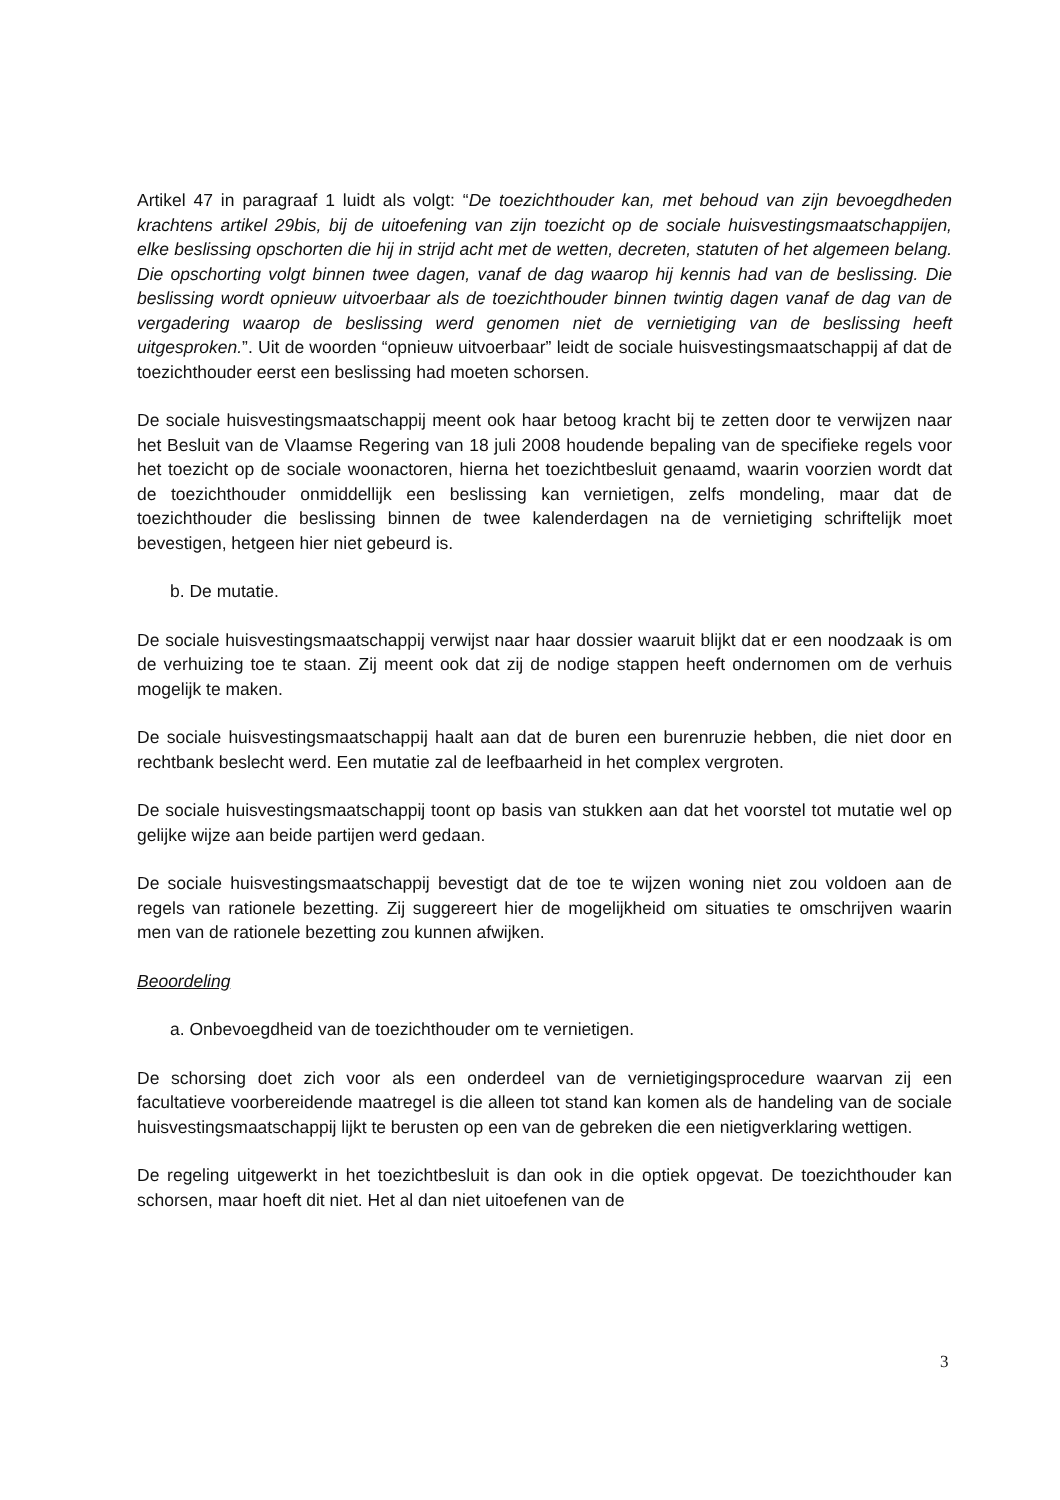Artikel 47 in paragraaf 1 luidt als volgt: “De toezichthouder kan, met behoud van zijn bevoegdheden krachtens artikel 29bis, bij de uitoefening van zijn toezicht op de sociale huisvestingsmaatschappijen, elke beslissing opschorten die hij in strijd acht met de wetten, decreten, statuten of het algemeen belang. Die opschorting volgt binnen twee dagen, vanaf de dag waarop hij kennis had van de beslissing. Die beslissing wordt opnieuw uitvoerbaar als de toezichthouder binnen twintig dagen vanaf de dag van de vergadering waarop de beslissing werd genomen niet de vernietiging van de beslissing heeft uitgesproken.”. Uit de woorden “opnieuw uitvoerbaar” leidt de sociale huisvestingsmaatschappij af dat de toezichthouder eerst een beslissing had moeten schorsen.
De sociale huisvestingsmaatschappij meent ook haar betoog kracht bij te zetten door te verwijzen naar het Besluit van de Vlaamse Regering van 18 juli 2008 houdende bepaling van de specifieke regels voor het toezicht op de sociale woonactoren, hierna het toezichtbesluit genaamd, waarin voorzien wordt dat de toezichthouder onmiddellijk een beslissing kan vernietigen, zelfs mondeling, maar dat de toezichthouder die beslissing binnen de twee kalenderdagen na de vernietiging schriftelijk moet bevestigen, hetgeen hier niet gebeurd is.
b. De mutatie.
De sociale huisvestingsmaatschappij verwijst naar haar dossier waaruit blijkt dat er een noodzaak is om de verhuizing toe te staan. Zij meent ook dat zij de nodige stappen heeft ondernomen om de verhuis mogelijk te maken.
De sociale huisvestingsmaatschappij haalt aan dat de buren een burenruzie hebben, die niet door en rechtbank beslecht werd. Een mutatie zal de leefbaarheid in het complex vergroten.
De sociale huisvestingsmaatschappij toont op basis van stukken aan dat het voorstel tot mutatie wel op gelijke wijze aan beide partijen werd gedaan.
De sociale huisvestingsmaatschappij bevestigt dat de toe te wijzen woning niet zou voldoen aan de regels van rationele bezetting. Zij suggereert hier de mogelijkheid om situaties te omschrijven waarin men van de rationele bezetting zou kunnen afwijken.
Beoordeling
a. Onbevoegdheid van de toezichthouder om te vernietigen.
De schorsing doet zich voor als een onderdeel van de vernietigingsprocedure waarvan zij een facultatieve voorbereidende maatregel is die alleen tot stand kan komen als de handeling van de sociale huisvestingsmaatschappij lijkt te berusten op een van de gebreken die een nietigverklaring wettigen.
De regeling uitgewerkt in het toezichtbesluit is dan ook in die optiek opgevat. De toezichthouder kan schorsen, maar hoeft dit niet. Het al dan niet uitoefenen van de
3